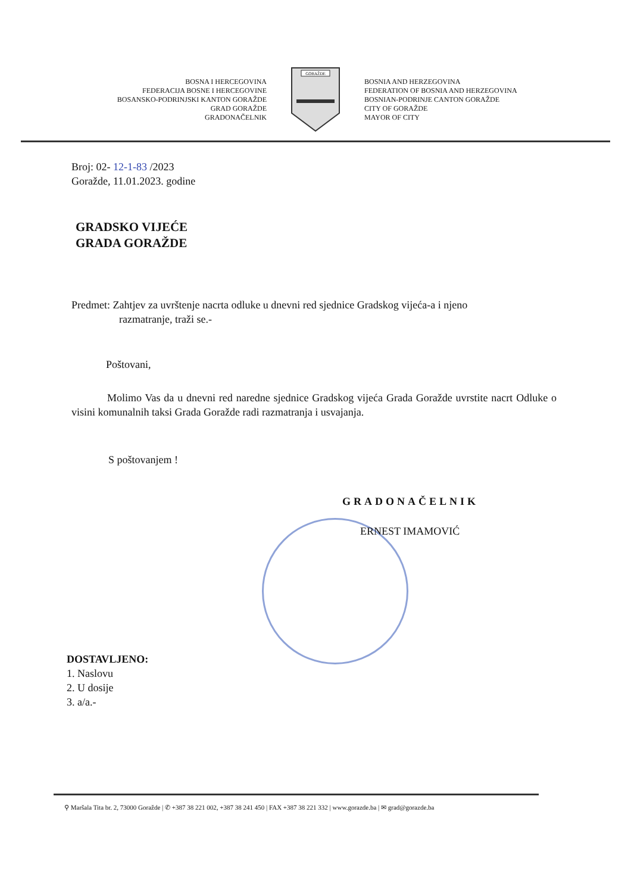BOSNA I HERCEGOVINA
FEDERACIJA BOSNE I HERCEGOVINE
BOSANSKO-PODRINJSKI KANTON GORAŽDE
GRAD GORAŽDE
GRADONAČELNIK
GORAŽDE
BOSNIA AND HERZEGOVINA
FEDERATION OF BOSNIA AND HERZEGOVINA
BOSNIAN-PODRINJE CANTON GORAŽDE
CITY OF GORAŽDE
MAYOR OF CITY
Broj: 02- 12-1-83 /2023
Goražde, 11.01.2023. godine
GRADSKO VIJEĆE
GRADA GORAŽDE
Predmet: Zahtjev za uvrštenje nacrta odluke u dnevni red sjednice Gradskog vijeća-a i njeno
razmatranje, traži se.-
Poštovani,
Molimo Vas da u dnevni red naredne sjednice Gradskog vijeća Grada Goražde uvrstite nacrt Odluke o visini komunalnih taksi Grada Goražde radi razmatranja i usvajanja.
S poštovanjem !
GRADONAČELNIK
ERNEST IMAMOVIĆ
DOSTAVLJENO:
1. Naslovu
2. U dosije
3. a/a.-
⚲ Maršala Tita br. 2, 73000 Goražde | ✆ +387 38 221 002, +387 38 241 450 | FAX +387 38 221 332 | www.gorazde.ba | ✉ grad@gorazde.ba